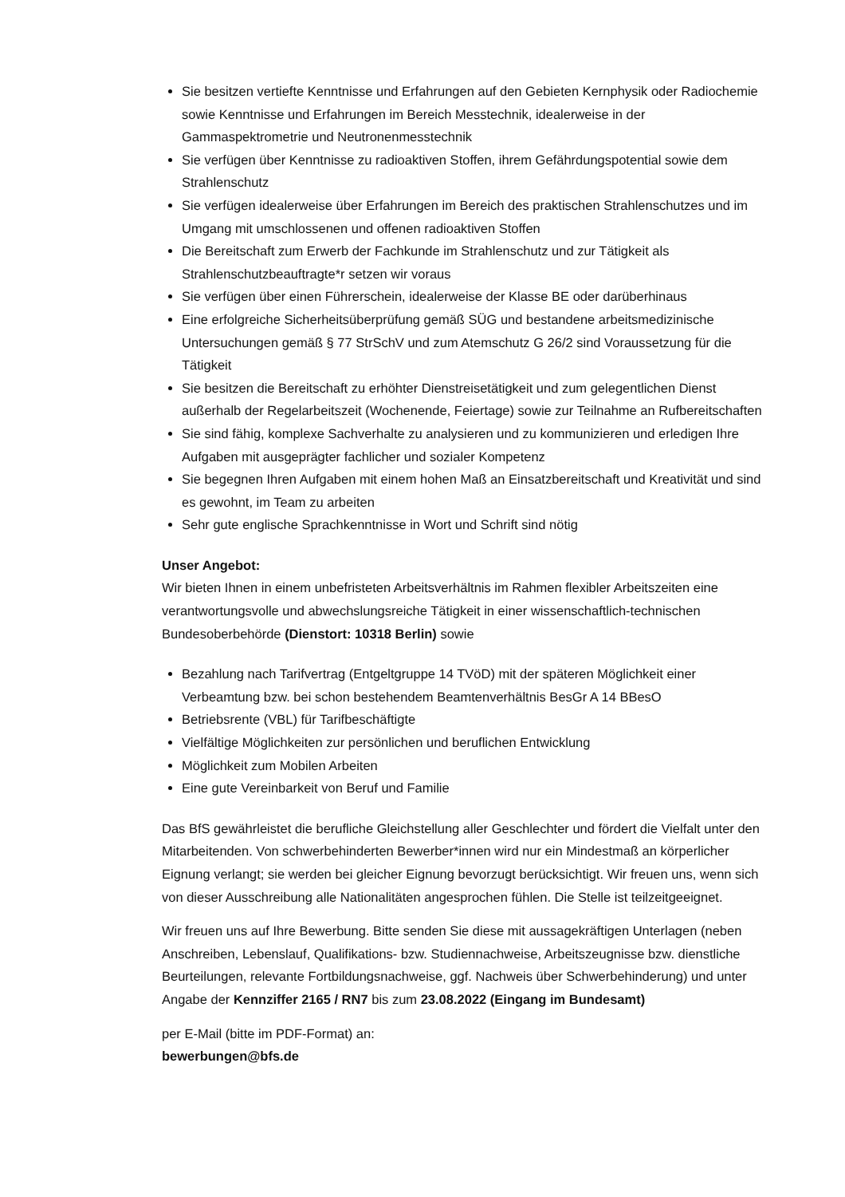Sie besitzen vertiefte Kenntnisse und Erfahrungen auf den Gebieten Kernphysik oder Radiochemie sowie Kenntnisse und Erfahrungen im Bereich Messtechnik, idealerweise in der Gammaspektrometrie und Neutronenmesstechnik
Sie verfügen über Kenntnisse zu radioaktiven Stoffen, ihrem Gefährdungspotential sowie dem Strahlenschutz
Sie verfügen idealerweise über Erfahrungen im Bereich des praktischen Strahlenschutzes und im Umgang mit umschlossenen und offenen radioaktiven Stoffen
Die Bereitschaft zum Erwerb der Fachkunde im Strahlenschutz und zur Tätigkeit als Strahlenschutzbeauftragte*r setzen wir voraus
Sie verfügen über einen Führerschein, idealerweise der Klasse BE oder darüberhinaus
Eine erfolgreiche Sicherheitsüberprüfung gemäß SÜG und bestandene arbeitsmedizinische Untersuchungen gemäß § 77 StrSchV und zum Atemschutz G 26/2 sind Voraussetzung für die Tätigkeit
Sie besitzen die Bereitschaft zu erhöhter Dienstreisetätigkeit und zum gelegentlichen Dienst außerhalb der Regelarbeitszeit (Wochenende, Feiertage) sowie zur Teilnahme an Rufbereitschaften
Sie sind fähig, komplexe Sachverhalte zu analysieren und zu kommunizieren und erledigen Ihre Aufgaben mit ausgeprägter fachlicher und sozialer Kompetenz
Sie begegnen Ihren Aufgaben mit einem hohen Maß an Einsatzbereitschaft und Kreativität und sind es gewohnt, im Team zu arbeiten
Sehr gute englische Sprachkenntnisse in Wort und Schrift sind nötig
Unser Angebot:
Wir bieten Ihnen in einem unbefristeten Arbeitsverhältnis im Rahmen flexibler Arbeitszeiten eine verantwortungsvolle und abwechslungsreiche Tätigkeit in einer wissenschaftlich-technischen Bundesoberbehörde (Dienstort: 10318 Berlin) sowie
Bezahlung nach Tarifvertrag (Entgeltgruppe 14 TVöD) mit der späteren Möglichkeit einer Verbeamtung bzw. bei schon bestehendem Beamtenverhältnis BesGr A 14 BBesO
Betriebsrente (VBL) für Tarifbeschäftigte
Vielfältige Möglichkeiten zur persönlichen und beruflichen Entwicklung
Möglichkeit zum Mobilen Arbeiten
Eine gute Vereinbarkeit von Beruf und Familie
Das BfS gewährleistet die berufliche Gleichstellung aller Geschlechter und fördert die Vielfalt unter den Mitarbeitenden. Von schwerbehinderten Bewerber*innen wird nur ein Mindestmaß an körperlicher Eignung verlangt; sie werden bei gleicher Eignung bevorzugt berücksichtigt. Wir freuen uns, wenn sich von dieser Ausschreibung alle Nationalitäten angesprochen fühlen. Die Stelle ist teilzeitgeeignet.
Wir freuen uns auf Ihre Bewerbung. Bitte senden Sie diese mit aussagekräftigen Unterlagen (neben Anschreiben, Lebenslauf, Qualifikations- bzw. Studiennachweise, Arbeitszeugnisse bzw. dienstliche Beurteilungen, relevante Fortbildungsnachweise, ggf. Nachweis über Schwerbehinderung) und unter Angabe der Kennziffer 2165 / RN7 bis zum 23.08.2022 (Eingang im Bundesamt)
per E-Mail (bitte im PDF-Format) an:
bewerbungen@bfs.de